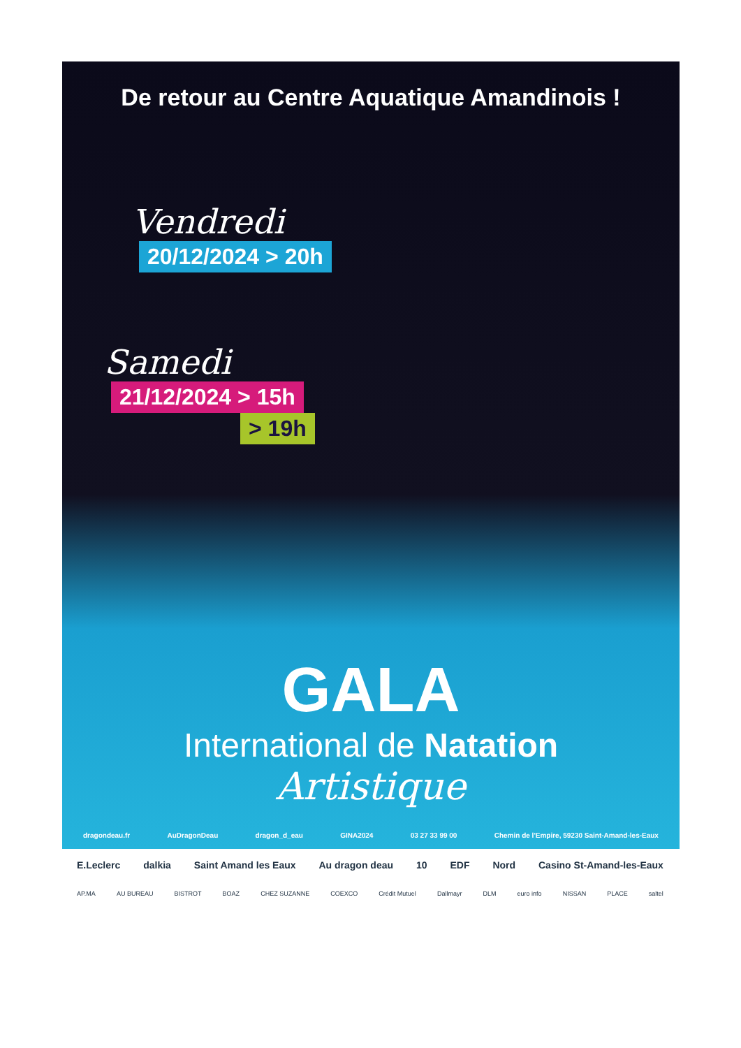De retour au Centre Aquatique Amandinois !
Vendredi
20/12/2024 > 20h
Samedi
21/12/2024 > 15h
> 19h
GALA
International de Natation
Artistique
dragondeau.fr AuDragonDeau dragon_d_eau GINA2024 03 27 33 99 00 Chemin de l'Empire, 59230 Saint-Amand-les-Eaux
E.Leclerc dalkia Saint Amand les Eaux Au dragon deau 10 EDF Nord Casino St-Amand-les-Eaux
AP.MA AU BUREAU BISTROT BOAZ CHEZ SUZANNE COEXCO Crédit Mutuel Dallmayr DLM euro info NISSAN PLACE saltel